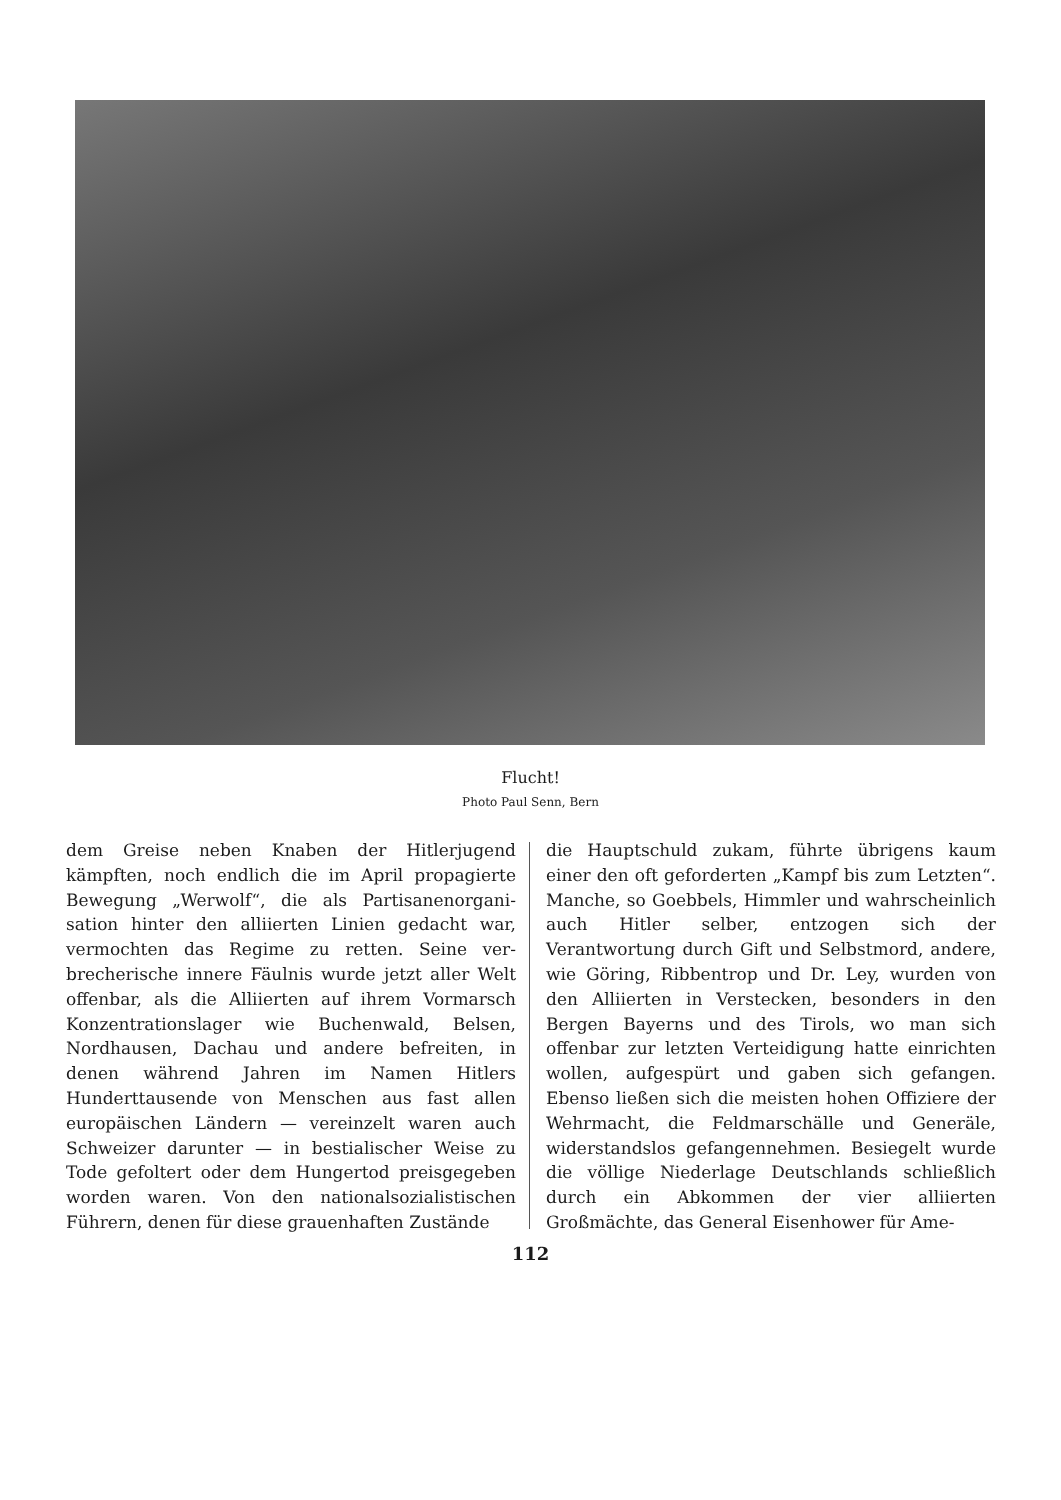Flucht!
Photo Paul Senn, Bern
dem Greise neben Knaben der Hitlerjugend kämpften, noch endlich die im April propagierte Bewegung „Werwolf“, die als Partisanenorgani­sation hinter den alliierten Linien gedacht war, vermochten das Regime zu retten. Seine ver­brecherische innere Fäulnis wurde jetzt aller Welt offenbar, als die Alliierten auf ihrem Vormarsch Konzentrationslager wie Buchenwald, Belsen, Nordhausen, Dachau und andere befreiten, in denen während Jahren im Namen Hitlers Hunderttausende von Menschen aus fast allen europäischen Ländern — vereinzelt waren auch Schweizer darunter — in bestialischer Weise zu Tode gefoltert oder dem Hungertod preisgegeben worden waren. Von den nationalsozialistischen Führern, denen für diese grauenhaften Zustände
die Hauptschuld zukam, führte übrigens kaum einer den oft geforderten „Kampf bis zum Letz­ten“. Manche, so Goebbels, Himmler und wahr­scheinlich auch Hitler selber, entzogen sich der Verantwortung durch Gift und Selbstmord, andere, wie Göring, Ribbentrop und Dr. Ley, wurden von den Alliierten in Verstecken, beson­ders in den Bergen Bayerns und des Tirols, wo man sich offenbar zur letzten Verteidigung hatte einrichten wollen, aufgespürt und gaben sich ge­fangen. Ebenso ließen sich die meisten hohen Offiziere der Wehrmacht, die Feldmarschälle und Generäle, widerstandslos gefangennehmen. Be­siegelt wurde die völlige Niederlage Deutschlands schließlich durch ein Abkommen der vier alliierten Großmächte, das General Eisenhower für Ame-
112